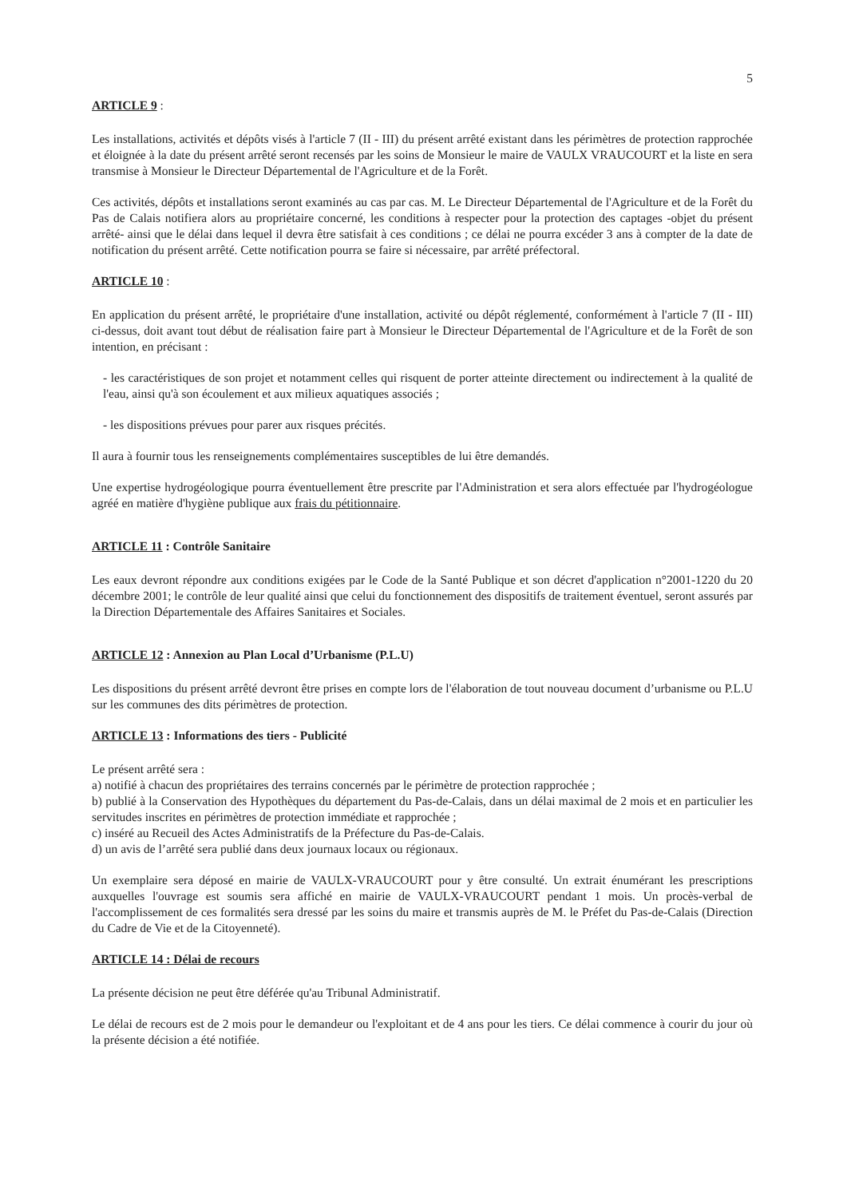5
ARTICLE 9 :
Les installations, activités et dépôts visés à l'article 7 (II - III) du présent arrêté existant dans les périmètres de protection rapprochée et éloignée à la date du présent arrêté seront recensés par les soins de Monsieur le maire de VAULX VRAUCOURT et la liste en sera transmise à Monsieur le Directeur Départemental de l'Agriculture et de la Forêt.
Ces activités, dépôts et installations seront examinés au cas par cas. M. Le Directeur Départemental de l'Agriculture et de la Forêt du Pas de Calais notifiera alors au propriétaire concerné, les conditions à respecter pour la protection des captages -objet du présent arrêté- ainsi que le délai dans lequel il devra être satisfait à ces conditions ; ce délai ne pourra excéder 3 ans à compter de la date de notification du présent arrêté. Cette notification pourra se faire si nécessaire, par arrêté préfectoral.
ARTICLE 10 :
En application du présent arrêté, le propriétaire d'une installation, activité ou dépôt réglementé, conformément à l'article 7 (II - III) ci-dessus, doit avant tout début de réalisation faire part à Monsieur le Directeur Départemental de l'Agriculture et de la Forêt de son intention, en précisant :
- les caractéristiques de son projet et notamment celles qui risquent de porter atteinte directement ou indirectement à la qualité de l'eau, ainsi qu'à son écoulement et aux milieux aquatiques associés ;
- les dispositions prévues pour parer aux risques précités.
Il aura à fournir tous les renseignements complémentaires susceptibles de lui être demandés.
Une expertise hydrogéologique pourra éventuellement être prescrite par l'Administration et sera alors effectuée par l'hydrogéologue agréé en matière d'hygiène publique aux frais du pétitionnaire.
ARTICLE 11 : Contrôle Sanitaire
Les eaux devront répondre aux conditions exigées par le Code de la Santé Publique et son décret d'application n°2001-1220 du 20 décembre 2001; le contrôle de leur qualité ainsi que celui du fonctionnement des dispositifs de traitement éventuel, seront assurés par la Direction Départementale des Affaires Sanitaires et Sociales.
ARTICLE 12 : Annexion au Plan Local d’Urbanisme (P.L.U)
Les dispositions du présent arrêté devront être prises en compte lors de l'élaboration de tout nouveau document d’urbanisme ou P.L.U sur les communes des dits périmètres de protection.
ARTICLE 13 : Informations des tiers - Publicité
Le présent arrêté sera :
a) notifié à chacun des propriétaires des terrains concernés par le périmètre de protection rapprochée ;
b) publié à la Conservation des Hypothèques du département du Pas-de-Calais, dans un délai maximal de 2 mois et en particulier les servitudes inscrites en périmètres de protection immédiate et rapprochée ;
c) inséré au Recueil des Actes Administratifs de la Préfecture du Pas-de-Calais.
d) un avis de l’arrêté sera publié dans deux journaux locaux ou régionaux.
Un exemplaire sera déposé en mairie de VAULX-VRAUCOURT pour y être consulté. Un extrait énumérant les prescriptions auxquelles l'ouvrage est soumis sera affiché en mairie de VAULX-VRAUCOURT pendant 1 mois. Un procès-verbal de l'accomplissement de ces formalités sera dressé par les soins du maire et transmis auprès de M. le Préfet du Pas-de-Calais (Direction du Cadre de Vie et de la Citoyenneté).
ARTICLE 14 : Délai de recours
La présente décision ne peut être déférée qu'au Tribunal Administratif.
Le délai de recours est de 2 mois pour le demandeur ou l'exploitant et de 4 ans pour les tiers. Ce délai commence à courir du jour où la présente décision a été notifiée.